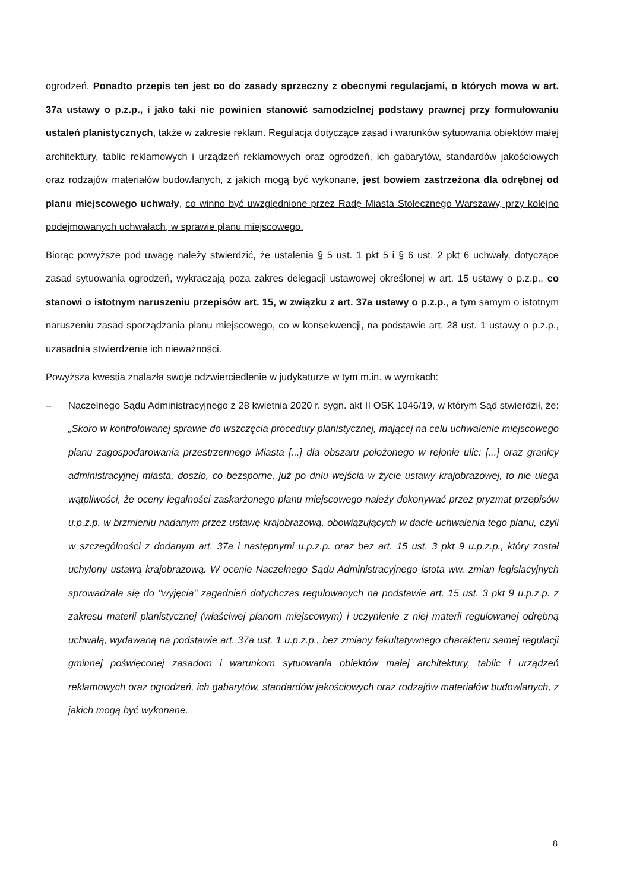ogrodzeń. Ponadto przepis ten jest co do zasady sprzeczny z obecnymi regulacjami, o których mowa w art. 37a ustawy o p.z.p., i jako taki nie powinien stanowić samodzielnej podstawy prawnej przy formułowaniu ustaleń planistycznych, także w zakresie reklam. Regulacja dotyczące zasad i warunków sytuowania obiektów małej architektury, tablic reklamowych i urządzeń reklamowych oraz ogrodzeń, ich gabarytów, standardów jakościowych oraz rodzajów materiałów budowlanych, z jakich mogą być wykonane, jest bowiem zastrzeżona dla odrębnej od planu miejscowego uchwały, co winno być uwzględnione przez Radę Miasta Stołecznego Warszawy, przy kolejno podejmowanych uchwałach, w sprawie planu miejscowego.
Biorąc powyższe pod uwagę należy stwierdzić, że ustalenia § 5 ust. 1 pkt 5 i § 6 ust. 2 pkt 6 uchwały, dotyczące zasad sytuowania ogrodzeń, wykraczają poza zakres delegacji ustawowej określonej w art. 15 ustawy o p.z.p., co stanowi o istotnym naruszeniu przepisów art. 15, w związku z art. 37a ustawy o p.z.p., a tym samym o istotnym naruszeniu zasad sporządzania planu miejscowego, co w konsekwencji, na podstawie art. 28 ust. 1 ustawy o p.z.p., uzasadnia stwierdzenie ich nieważności.
Powyższa kwestia znalazła swoje odzwierciedlenie w judykaturze w tym m.in. w wyrokach:
– Naczelnego Sądu Administracyjnego z 28 kwietnia 2020 r. sygn. akt II OSK 1046/19, w którym Sąd stwierdził, że: „Skoro w kontrolowanej sprawie do wszczęcia procedury planistycznej, mającej na celu uchwalenie miejscowego planu zagospodarowania przestrzennego Miasta [...] dla obszaru położonego w rejonie ulic: [...] oraz granicy administracyjnej miasta, doszło, co bezsporne, już po dniu wejścia w życie ustawy krajobrazowej, to nie ulega wątpliwości, że oceny legalności zaskarżonego planu miejscowego należy dokonywać przez pryzmat przepisów u.p.z.p. w brzmieniu nadanym przez ustawę krajobrazową, obowiązujących w dacie uchwalenia tego planu, czyli w szczególności z dodanym art. 37a i następnymi u.p.z.p. oraz bez art. 15 ust. 3 pkt 9 u.p.z.p., który został uchylony ustawą krajobrazową. W ocenie Naczelnego Sądu Administracyjnego istota ww. zmian legislacyjnych sprowadzała się do "wyjęcia" zagadnień dotychczas regulowanych na podstawie art. 15 ust. 3 pkt 9 u.p.z.p. z zakresu materii planistycznej (właściwej planom miejscowym) i uczynienie z niej materii regulowanej odrębną uchwałą, wydawaną na podstawie art. 37a ust. 1 u.p.z.p., bez zmiany fakultatywnego charakteru samej regulacji gminnej poświęconej zasadom i warunkom sytuowania obiektów małej architektury, tablic i urządzeń reklamowych oraz ogrodzeń, ich gabarytów, standardów jakościowych oraz rodzajów materiałów budowlanych, z jakich mogą być wykonane.
8